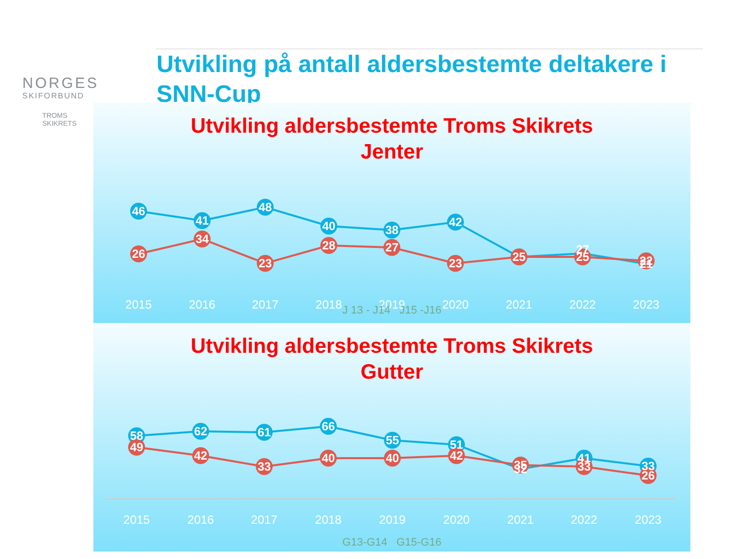NORGES
SKIFORBUND
TROMS
SKIKRETS
Utvikling på antall aldersbestemte deltakere i SNN-Cup
Utvikling aldersbestemte Troms Skikrets
Jenter
46
41
48
40
38
42
27
21
26
34
23
28
27
23
25
25
22
2015
2016
2017
2018
2019
2020
2021
2022
2023
J 13 - J14 J15 -J16
Utvikling aldersbestemte Troms Skikrets
Gutter
58
62
61
66
55
51
32
41
33
49
42
33
40
40
42
35
33
26
2015
2016
2017
2018
2019
2020
2021
2022
2023
G13-G14 G15-G16